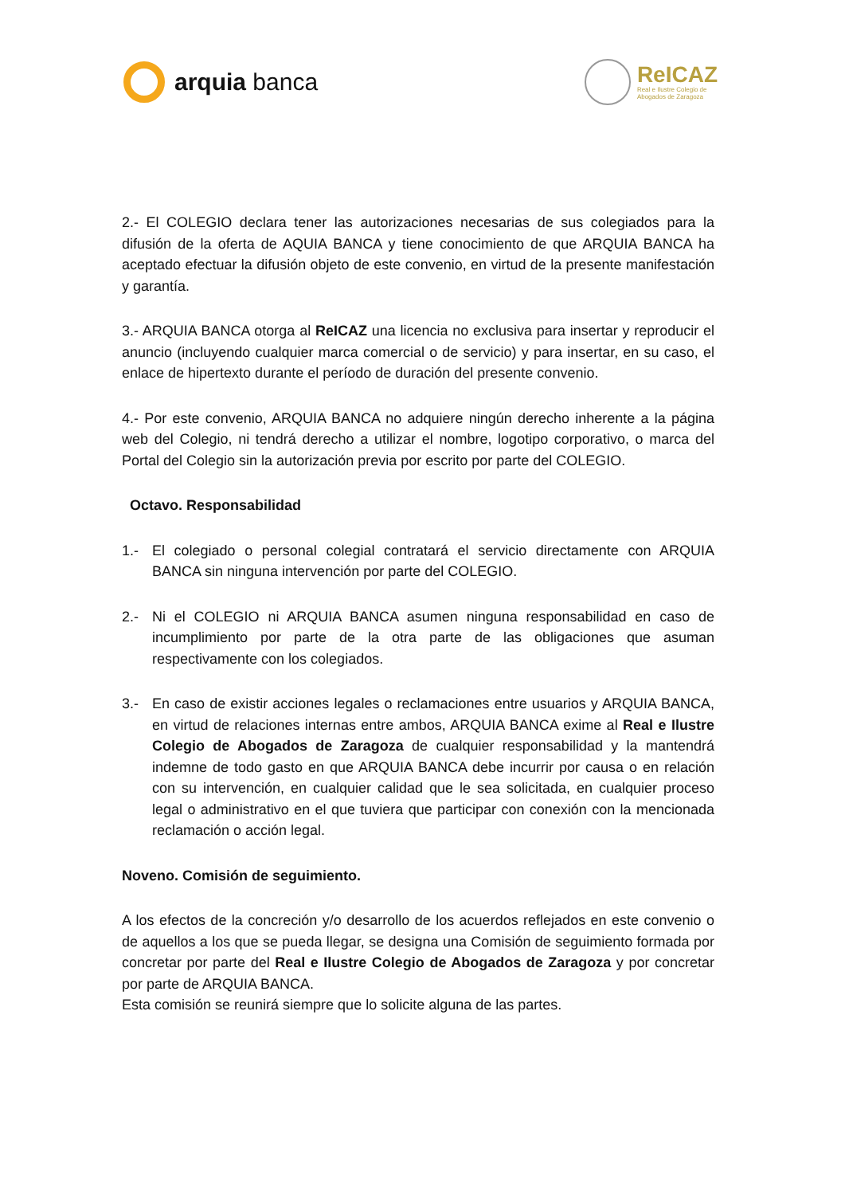arquia banca
ReICAZ
Real e Ilustre Colegio de
Abogados de Zaragoza
2.- El COLEGIO declara tener las autorizaciones necesarias de sus colegiados para la difusión de la oferta de AQUIA BANCA y tiene conocimiento de que ARQUIA BANCA ha aceptado efectuar la difusión objeto de este convenio, en virtud de la presente manifestación y garantía.
3.- ARQUIA BANCA otorga al ReICAZ una licencia no exclusiva para insertar y reproducir el anuncio (incluyendo cualquier marca comercial o de servicio) y para insertar, en su caso, el enlace de hipertexto durante el período de duración del presente convenio.
4.- Por este convenio, ARQUIA BANCA no adquiere ningún derecho inherente a la página web del Colegio, ni tendrá derecho a utilizar el nombre, logotipo corporativo, o marca del Portal del Colegio sin la autorización previa por escrito por parte del COLEGIO.
Octavo. Responsabilidad
1.- El colegiado o personal colegial contratará el servicio directamente con ARQUIA BANCA sin ninguna intervención por parte del COLEGIO.
2.- Ni el COLEGIO ni ARQUIA BANCA asumen ninguna responsabilidad en caso de incumplimiento por parte de la otra parte de las obligaciones que asuman respectivamente con los colegiados.
3.- En caso de existir acciones legales o reclamaciones entre usuarios y ARQUIA BANCA, en virtud de relaciones internas entre ambos, ARQUIA BANCA exime al Real e Ilustre Colegio de Abogados de Zaragoza de cualquier responsabilidad y la mantendrá indemne de todo gasto en que ARQUIA BANCA debe incurrir por causa o en relación con su intervención, en cualquier calidad que le sea solicitada, en cualquier proceso legal o administrativo en el que tuviera que participar con conexión con la mencionada reclamación o acción legal.
Noveno. Comisión de seguimiento.
A los efectos de la concreción y/o desarrollo de los acuerdos reflejados en este convenio o de aquellos a los que se pueda llegar, se designa una Comisión de seguimiento formada por concretar por parte del Real e Ilustre Colegio de Abogados de Zaragoza y por concretar por parte de ARQUIA BANCA.
Esta comisión se reunirá siempre que lo solicite alguna de las partes.